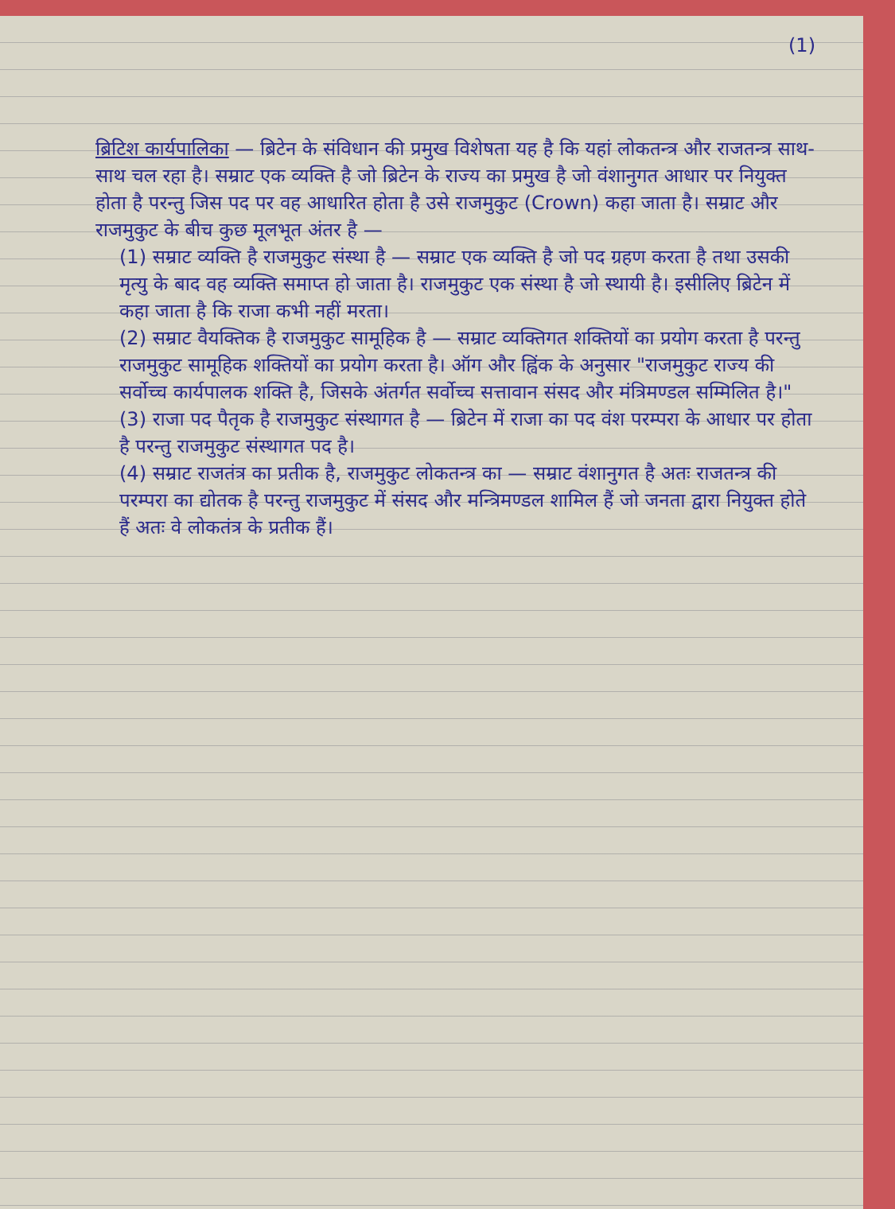(1)
ब्रिटिश कार्यपालिका — ब्रिटेन के संविधान की प्रमुख विशेषता यह है कि यहां लोकतन्त्र और राजतन्त्र साथ-साथ चल रहा है। सम्राट एक व्यक्ति है जो ब्रिटेन के राज्य का प्रमुख है जो वंशानुगत आधार पर नियुक्त होता है परन्तु जिस पद पर वह आधारित होता है उसे राजमुकुट (Crown) कहा जाता है। सम्राट और राजमुकुट के बीच कुछ मूलभूत अंतर है —
(1) सम्राट व्यक्ति है राजमुकुट संस्था है — सम्राट एक व्यक्ति है जो पद ग्रहण करता है तथा उसकी मृत्यु के बाद वह व्यक्ति समाप्त हो जाता है। राजमुकुट एक संस्था है जो स्थायी है। इसीलिए ब्रिटेन में कहा जाता है कि राजा कभी नहीं मरता।
(2) सम्राट वैयक्तिक है राजमुकुट सामूहिक है — सम्राट व्यक्तिगत शक्तियों का प्रयोग करता है परन्तु राजमुकुट सामूहिक शक्तियों का प्रयोग करता है। ऑग और ह्विंक के अनुसार "राजमुकुट राज्य की सर्वोच्च कार्यपालक शक्ति है, जिसके अंतर्गत सर्वोच्च सत्तावान संसद और मंत्रिमण्डल सम्मिलित है।"
(3) राजा पद पैतृक है राजमुकुट संस्थागत है — ब्रिटेन में राजा का पद वंश परम्परा के आधार पर होता है परन्तु राजमुकुट संस्थागत पद है।
(4) सम्राट राजतंत्र का प्रतीक है, राजमुकुट लोकतन्त्र का — सम्राट वंशानुगत है अतः राजतन्त्र की परम्परा का द्योतक है परन्तु राजमुकुट में संसद और मन्त्रिमण्डल शामिल हैं जो जनता द्वारा नियुक्त होते हैं अतः वे लोकतंत्र के प्रतीक हैं।